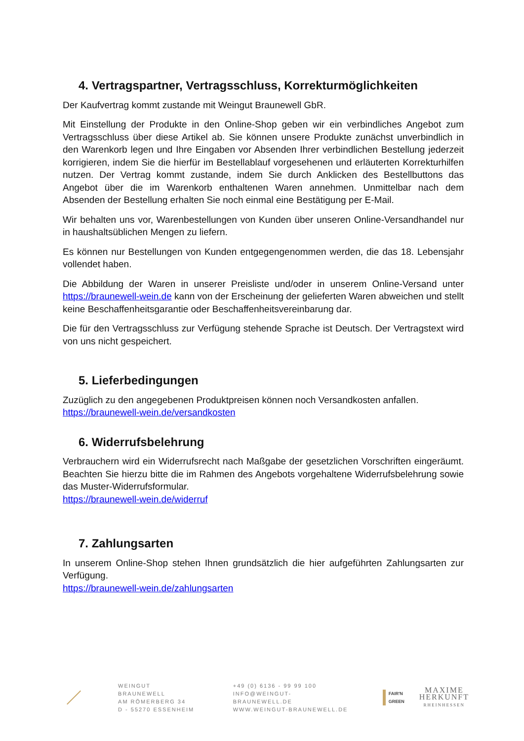4. Vertragspartner, Vertragsschluss, Korrekturmöglichkeiten
Der Kaufvertrag kommt zustande mit Weingut Braunewell GbR.
Mit Einstellung der Produkte in den Online-Shop geben wir ein verbindliches Angebot zum Vertragsschluss über diese Artikel ab. Sie können unsere Produkte zunächst unverbindlich in den Warenkorb legen und Ihre Eingaben vor Absenden Ihrer verbindlichen Bestellung jederzeit korrigieren, indem Sie die hierfür im Bestellablauf vorgesehenen und erläuterten Korrekturhilfen nutzen. Der Vertrag kommt zustande, indem Sie durch Anklicken des Bestellbuttons das Angebot über die im Warenkorb enthaltenen Waren annehmen. Unmittelbar nach dem Absenden der Bestellung erhalten Sie noch einmal eine Bestätigung per E-Mail.
Wir behalten uns vor, Warenbestellungen von Kunden über unseren Online-Versandhandel nur in haushaltsüblichen Mengen zu liefern.
Es können nur Bestellungen von Kunden entgegengenommen werden, die das 18. Lebensjahr vollendet haben.
Die Abbildung der Waren in unserer Preisliste und/oder in unserem Online-Versand unter https://braunewell-wein.de kann von der Erscheinung der gelieferten Waren abweichen und stellt keine Beschaffenheitsgarantie oder Beschaffenheitsvereinbarung dar.
Die für den Vertragsschluss zur Verfügung stehende Sprache ist Deutsch. Der Vertragstext wird von uns nicht gespeichert.
5. Lieferbedingungen
Zuzüglich zu den angegebenen Produktpreisen können noch Versandkosten anfallen.
https://braunewell-wein.de/versandkosten
6. Widerrufsbelehrung
Verbrauchern wird ein Widerrufsrecht nach Maßgabe der gesetzlichen Vorschriften eingeräumt. Beachten Sie hierzu bitte die im Rahmen des Angebots vorgehaltene Widerrufsbelehrung sowie das Muster-Widerrufsformular.
https://braunewell-wein.de/widerruf
7. Zahlungsarten
In unserem Online-Shop stehen Ihnen grundsätzlich die hier aufgeführten Zahlungsarten zur Verfügung.
https://braunewell-wein.de/zahlungsarten
WEINGUT BRAUNEWELL
AM RÖMERBERG 34
D - 55270 ESSENHEIM
+49 (0) 6136 - 99 99 100
INFO@WEINGUT-BRAUNEWELL.DE
WWW.WEINGUT-BRAUNEWELL.DE
FAIR'N
GREEN
MAXIME
HERKUNFT
RHEINHESSEN